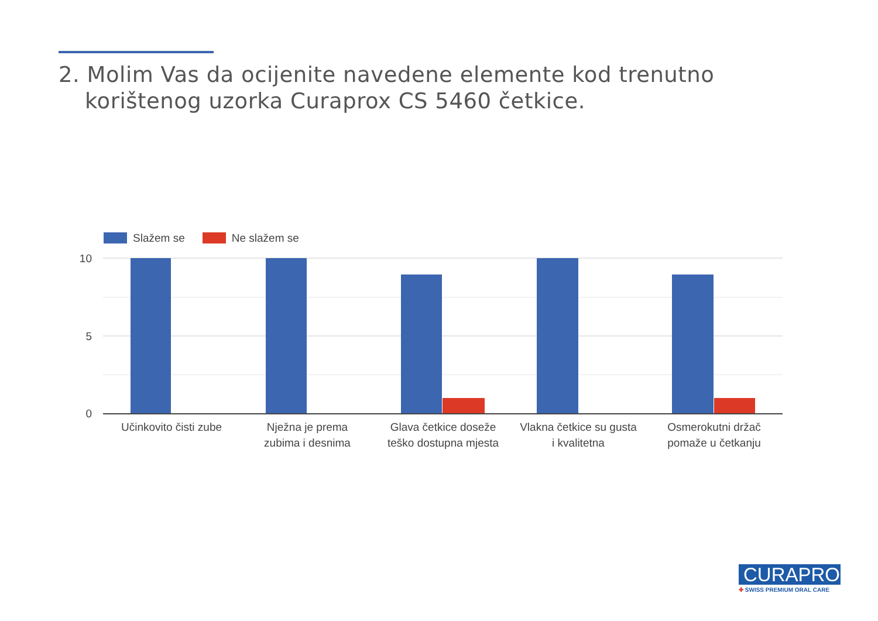2. Molim Vas da ocijenite navedene elemente kod trenutno
korištenog uzorka Curaprox CS 5460 četkice.
Slažem se Ne slažem se
10
5
0
Učinkovito čisti zube
Nježna je prema
zubima i desnima
Glava četkice doseže
teško dostupna mjesta
Vlakna četkice su gusta
i kvalitetna
Osmerokutni držač
pomaže u četkanju
CURAPROX
✚ SWISS PREMIUM ORAL CARE